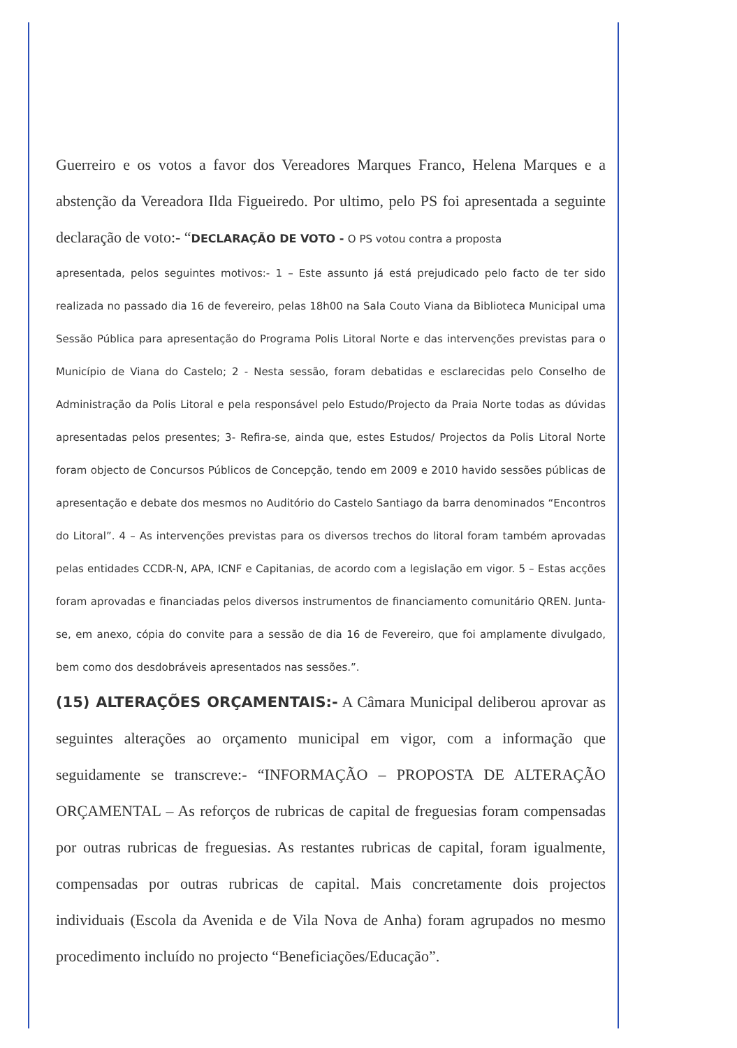Guerreiro e os votos a favor dos Vereadores Marques Franco, Helena Marques e a abstenção da Vereadora Ilda Figueiredo. Por ultimo, pelo PS foi apresentada a seguinte declaração de voto:- “DECLARAÇÃO DE VOTO - O PS votou contra a proposta
apresentada, pelos seguintes motivos:- 1 – Este assunto já está prejudicado pelo facto de ter sido realizada no passado dia 16 de fevereiro, pelas 18h00 na Sala Couto Viana da Biblioteca Municipal uma Sessão Pública para apresentação do Programa Polis Litoral Norte e das intervenções previstas para o Município de Viana do Castelo; 2 - Nesta sessão, foram debatidas e esclarecidas pelo Conselho de Administração da Polis Litoral e pela responsável pelo Estudo/Projecto da Praia Norte todas as dúvidas apresentadas pelos presentes; 3- Refira-se, ainda que, estes Estudos/ Projectos da Polis Litoral Norte foram objecto de Concursos Públicos de Concepção, tendo em 2009 e 2010 havido sessões públicas de apresentação e debate dos mesmos no Auditório do Castelo Santiago da barra denominados “Encontros do Litoral”. 4 – As intervenções previstas para os diversos trechos do litoral foram também aprovadas pelas entidades CCDR-N, APA, ICNF e Capitanias, de acordo com a legislação em vigor. 5 – Estas acções foram aprovadas e financiadas pelos diversos instrumentos de financiamento comunitário QREN. Junta-se, em anexo, cópia do convite para a sessão de dia 16 de Fevereiro, que foi amplamente divulgado, bem como dos desdobráveis apresentados nas sessões.”.
(15) ALTERAÇÕES ORÇAMENTAIS:- A Câmara Municipal deliberou aprovar as seguintes alterações ao orçamento municipal em vigor, com a informação que seguidamente se transcreve:- “INFORMAÇÃO – PROPOSTA DE ALTERAÇÃO ORÇAMENTAL – As reforços de rubricas de capital de freguesias foram compensadas por outras rubricas de freguesias. As restantes rubricas de capital, foram igualmente, compensadas por outras rubricas de capital. Mais concretamente dois projectos individuais (Escola da Avenida e de Vila Nova de Anha) foram agrupados no mesmo procedimento incluído no projecto “Beneficiações/Educação”.